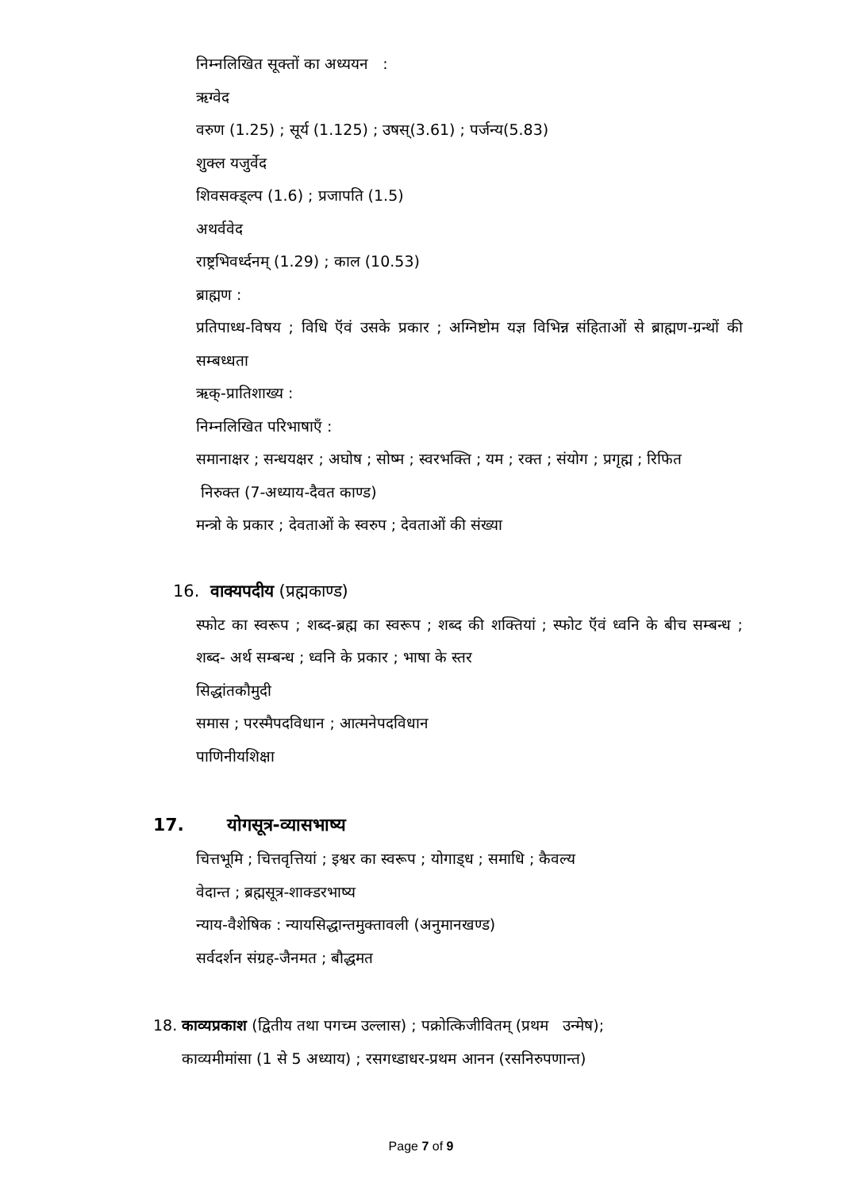निम्नलिखित सूक्तों का अध्ययन :
ऋग्वेद
वरुण (1.25) ; सूर्य (1.125) ; उषस्(3.61) ; पर्जन्य(5.83)
शुक्ल यजुर्वेद
शिवसक्ड्ल्प (1.6) ; प्रजापति (1.5)
अथर्ववेद
राष्ट्रभिवर्ध्दनम् (1.29) ; काल (10.53)
ब्राह्मण :
प्रतिपाध्ध-विषय ; विधि ऍवं उसके प्रकार ; अग्निष्टोम यज्ञ विभिन्न संहिताओं से ब्राह्मण-ग्रन्थों की सम्बध्धता
ऋक्-प्रातिशाख्य :
निम्नलिखित परिभाषाएँ :
समानाक्षर ; सन्धयक्षर ; अघोष ; सोष्म ; स्वरभक्ति ; यम ; रक्त ; संयोग ; प्रगृह्म ; रिफित
निरुक्त (7-अध्याय-दैवत काण्ड)
मन्त्रो के प्रकार ; देवताओं के स्वरुप ; देवताओं की संख्या
16. वाक्यपदीय (प्रह्मकाण्ड)
स्फोट का स्वरूप ; शब्द-ब्रह्म का स्वरूप ; शब्द की शक्तियां ; स्फोट ऍवं ध्वनि के बीच सम्बन्ध ; शब्द- अर्थ सम्बन्ध ; ध्वनि के प्रकार ; भाषा के स्तर
सिद्धांतकौमुदी
समास ; परस्मैपदविधान ; आत्मनेपदविधान
पाणिनीयशिक्षा
17. योगसूत्र-व्यासभाष्य
चित्तभूमि ; चित्तवृत्तियां ; इश्वर का स्वरूप ; योगाड्ध ; समाधि ; कैवल्य
वेदान्त ; ब्रह्मसूत्र-शाक्डरभाष्य
न्याय-वैशेषिक : न्यायसिद्धान्तमुक्तावली (अनुमानखण्ड)
सर्वदर्शन संग्रह-जैनमत ; बौद्धमत
18. काव्यप्रकाश (द्वितीय तथा पगच्म उल्लास) ; पक्रोत्किजीवितम् (प्रथम उन्मेष);
काव्यमीमांसा (1 से 5 अध्याय) ; रसगध्डाधर-प्रथम आनन (रसनिरुपणान्त)
Page 7 of 9